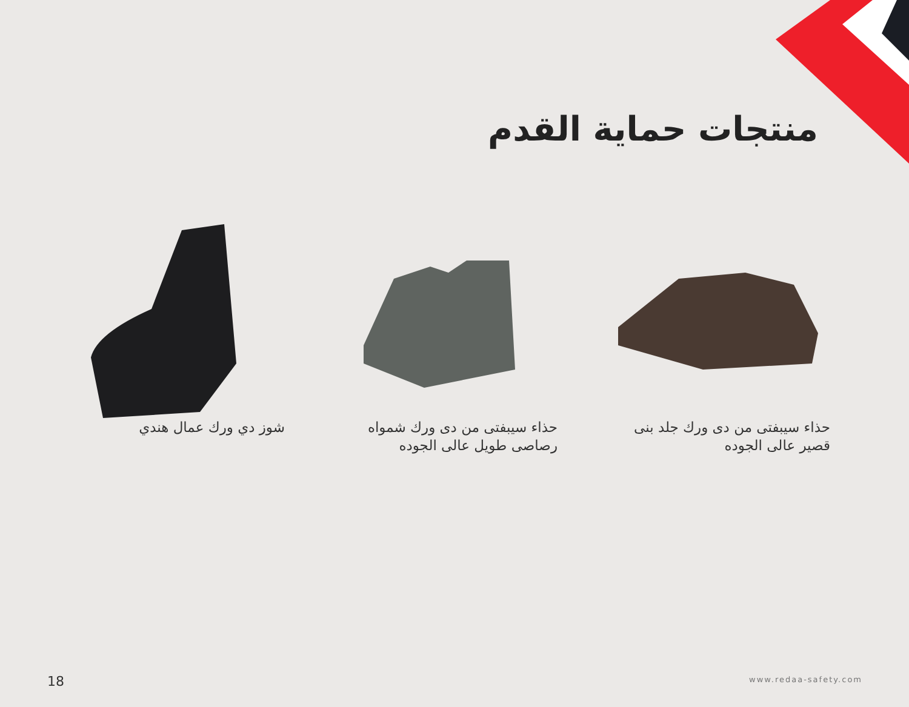منتجات حماية القدم
شوز دي ورك عمال هندي حذاء سيبفتى من دى ورك شمواه رصاصى طويل عالى الجوده
حذاء سيبفتى من دى ورك جلد بنى قصير عالى الجوده
18 www.redaa-safety.com